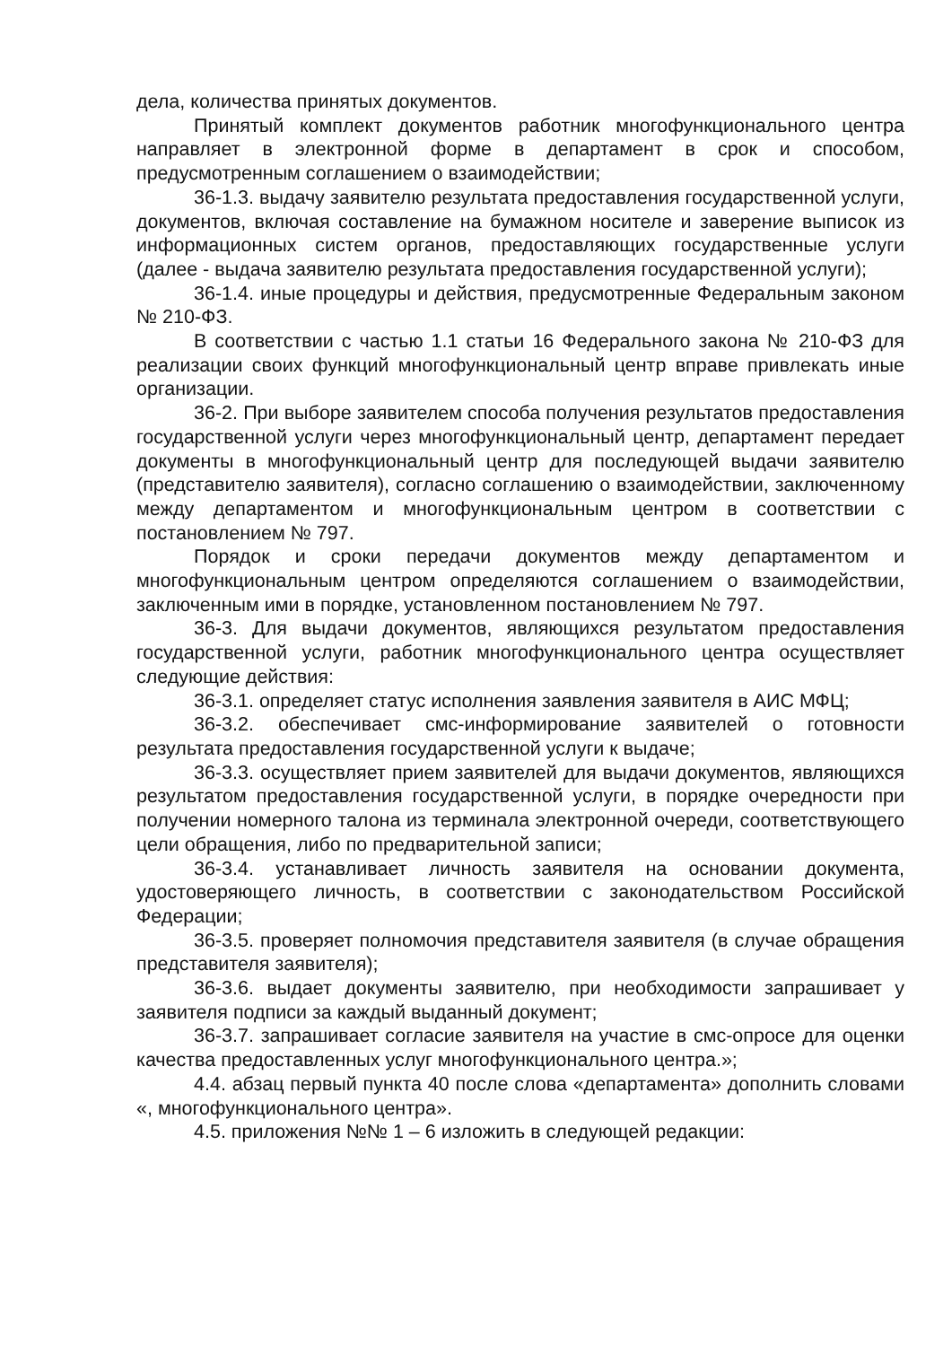дела, количества принятых документов.
Принятый комплект документов работник многофункционального центра направляет в электронной форме в департамент в срок и способом, предусмотренным соглашением о взаимодействии;
36-1.3. выдачу заявителю результата предоставления государственной услуги, документов, включая составление на бумажном носителе и заверение выписок из информационных систем органов, предоставляющих государственные услуги (далее - выдача заявителю результата предоставления государственной услуги);
36-1.4. иные процедуры и действия, предусмотренные Федеральным законом № 210-ФЗ.
В соответствии с частью 1.1 статьи 16 Федерального закона № 210-ФЗ для реализации своих функций многофункциональный центр вправе привлекать иные организации.
36-2. При выборе заявителем способа получения результатов предоставления государственной услуги через многофункциональный центр, департамент передает документы в многофункциональный центр для последующей выдачи заявителю (представителю заявителя), согласно соглашению о взаимодействии, заключенному между департаментом и многофункциональным центром в соответствии с постановлением № 797.
Порядок и сроки передачи документов между департаментом и многофункциональным центром определяются соглашением о взаимодействии, заключенным ими в порядке, установленном постановлением № 797.
36-3. Для выдачи документов, являющихся результатом предоставления государственной услуги, работник многофункционального центра осуществляет следующие действия:
36-3.1. определяет статус исполнения заявления заявителя в АИС МФЦ;
36-3.2. обеспечивает смс-информирование заявителей о готовности результата предоставления государственной услуги к выдаче;
36-3.3. осуществляет прием заявителей для выдачи документов, являющихся результатом предоставления государственной услуги, в порядке очередности при получении номерного талона из терминала электронной очереди, соответствующего цели обращения, либо по предварительной записи;
36-3.4. устанавливает личность заявителя на основании документа, удостоверяющего личность, в соответствии с законодательством Российской Федерации;
36-3.5. проверяет полномочия представителя заявителя (в случае обращения представителя заявителя);
36-3.6. выдает документы заявителю, при необходимости запрашивает у заявителя подписи за каждый выданный документ;
36-3.7. запрашивает согласие заявителя на участие в смс-опросе для оценки качества предоставленных услуг многофункционального центра.»;
4.4. абзац первый пункта 40 после слова «департамента» дополнить словами «, многофункционального центра».
4.5. приложения №№ 1 – 6 изложить в следующей редакции: